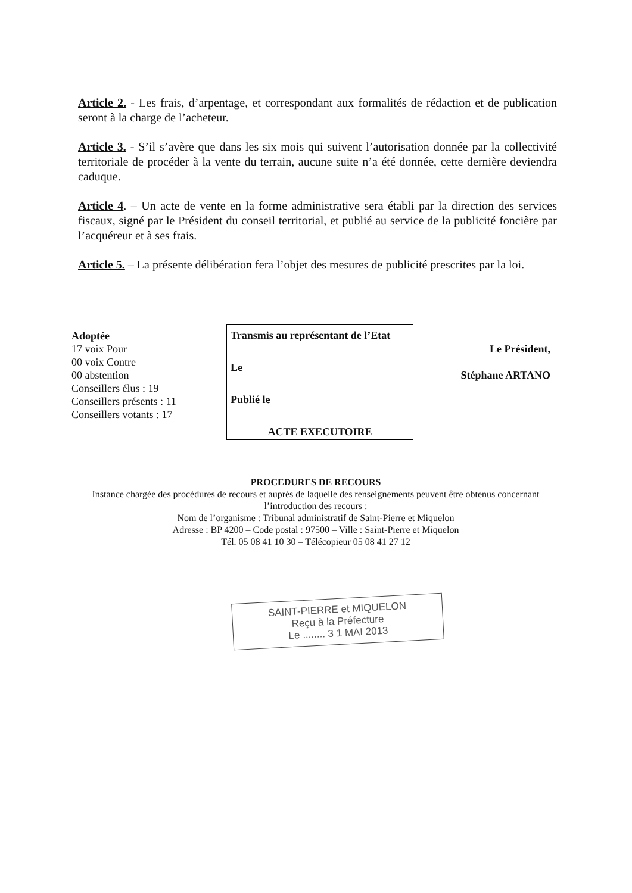Article 2. - Les frais, d’arpentage, et correspondant aux formalités de rédaction et de publication seront à la charge de l’acheteur.
Article 3. - S’il s’avère que dans les six mois qui suivent l’autorisation donnée par la collectivité territoriale de procéder à la vente du terrain, aucune suite n’a été donnée, cette dernière deviendra caduque.
Article 4. – Un acte de vente en la forme administrative sera établi par la direction des services fiscaux, signé par le Président du conseil territorial, et publié au service de la publicité foncière par l’acquéreur et à ses frais.
Article 5. – La présente délibération fera l’objet des mesures de publicité prescrites par la loi.
Adoptée
17 voix Pour
00 voix Contre
00 abstention
Conseillers élus : 19
Conseillers présents : 11
Conseillers votants : 17
Transmis au représentant de l’Etat
Le
Publié le
ACTE EXECUTOIRE
Le Président,
Stéphane ARTANO
PROCEDURES DE RECOURS
Instance chargée des procédures de recours et auprès de laquelle des renseignements peuvent être obtenus concernant l’introduction des recours :
Nom de l’organisme : Tribunal administratif de Saint-Pierre et Miquelon
Adresse : BP 4200 – Code postal : 97500 – Ville : Saint-Pierre et Miquelon
Tél. 05 08 41 10 30 – Télécopieur 05 08 41 27 12
SAINT-PIERRE et MIQUELON
Reçu à la Préfecture
Le ........ 3 1 MAI 2013